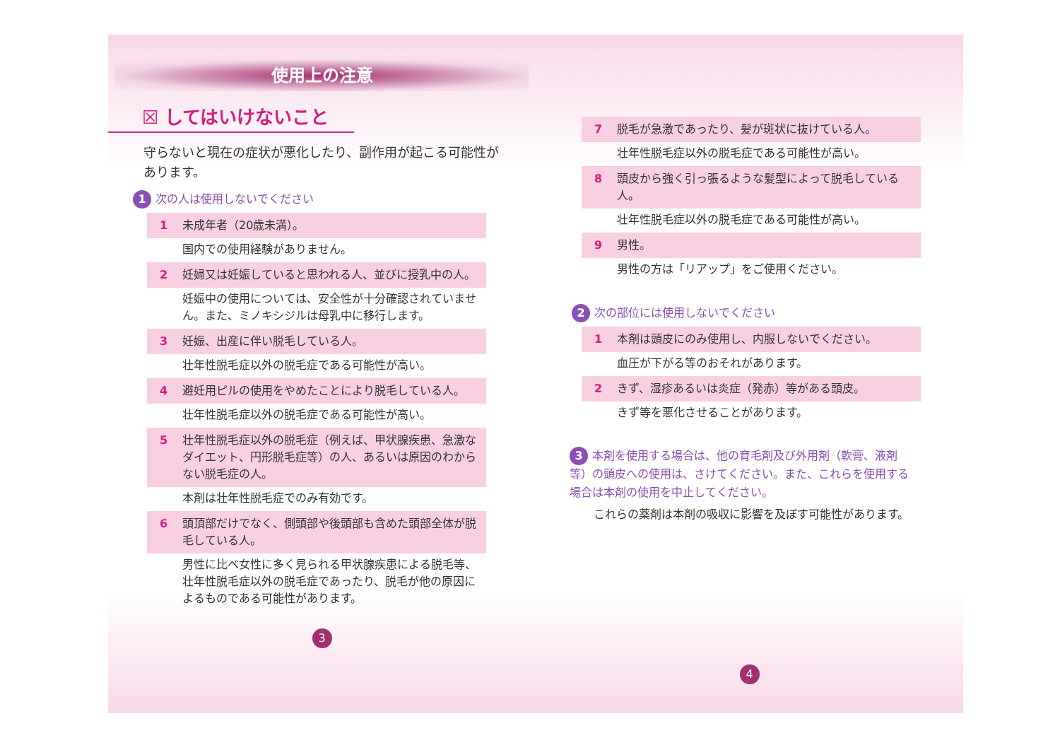使用上の注意
☒ してはいけないこと
守らないと現在の症状が悪化したり、副作用が起こる可能性があります。
1 次の人は使用しないでください
1 未成年者（20歳未満）。
国内での使用経験がありません。
2 妊婦又は妊娠していると思われる人、並びに授乳中の人。
妊娠中の使用については、安全性が十分確認されていません。また、ミノキシジルは母乳中に移行します。
3 妊娠、出産に伴い脱毛している人。
壮年性脱毛症以外の脱毛症である可能性が高い。
4 避妊用ピルの使用をやめたことにより脱毛している人。
壮年性脱毛症以外の脱毛症である可能性が高い。
5 壮年性脱毛症以外の脱毛症（例えば、甲状腺疾患、急激なダイエット、円形脱毛症等）の人、あるいは原因のわからない脱毛症の人。
本剤は壮年性脱毛症でのみ有効です。
6 頭頂部だけでなく、側頭部や後頭部も含めた頭部全体が脱毛している人。
男性に比べ女性に多く見られる甲状腺疾患による脱毛等、壮年性脱毛症以外の脱毛症であったり、脱毛が他の原因によるものである可能性があります。
3
7 脱毛が急激であったり、髪が斑状に抜けている人。
壮年性脱毛症以外の脱毛症である可能性が高い。
8 頭皮から強く引っ張るような髪型によって脱毛している人。
壮年性脱毛症以外の脱毛症である可能性が高い。
9 男性。
男性の方は「リアップ」をご使用ください。
　2 次の部位には使用しないでください
1 本剤は頭皮にのみ使用し、内服しないでください。
血圧が下がる等のおそれがあります。
2 きず、湿疹あるいは炎症（発赤）等がある頭皮。
きず等を悪化させることがあります。
3 本剤を使用する場合は、他の育毛剤及び外用剤（軟膏、液剤等）の頭皮への使用は、さけてください。また、これらを使用する場合は本剤の使用を中止してください。
これらの薬剤は本剤の吸収に影響を及ぼす可能性があります。
4